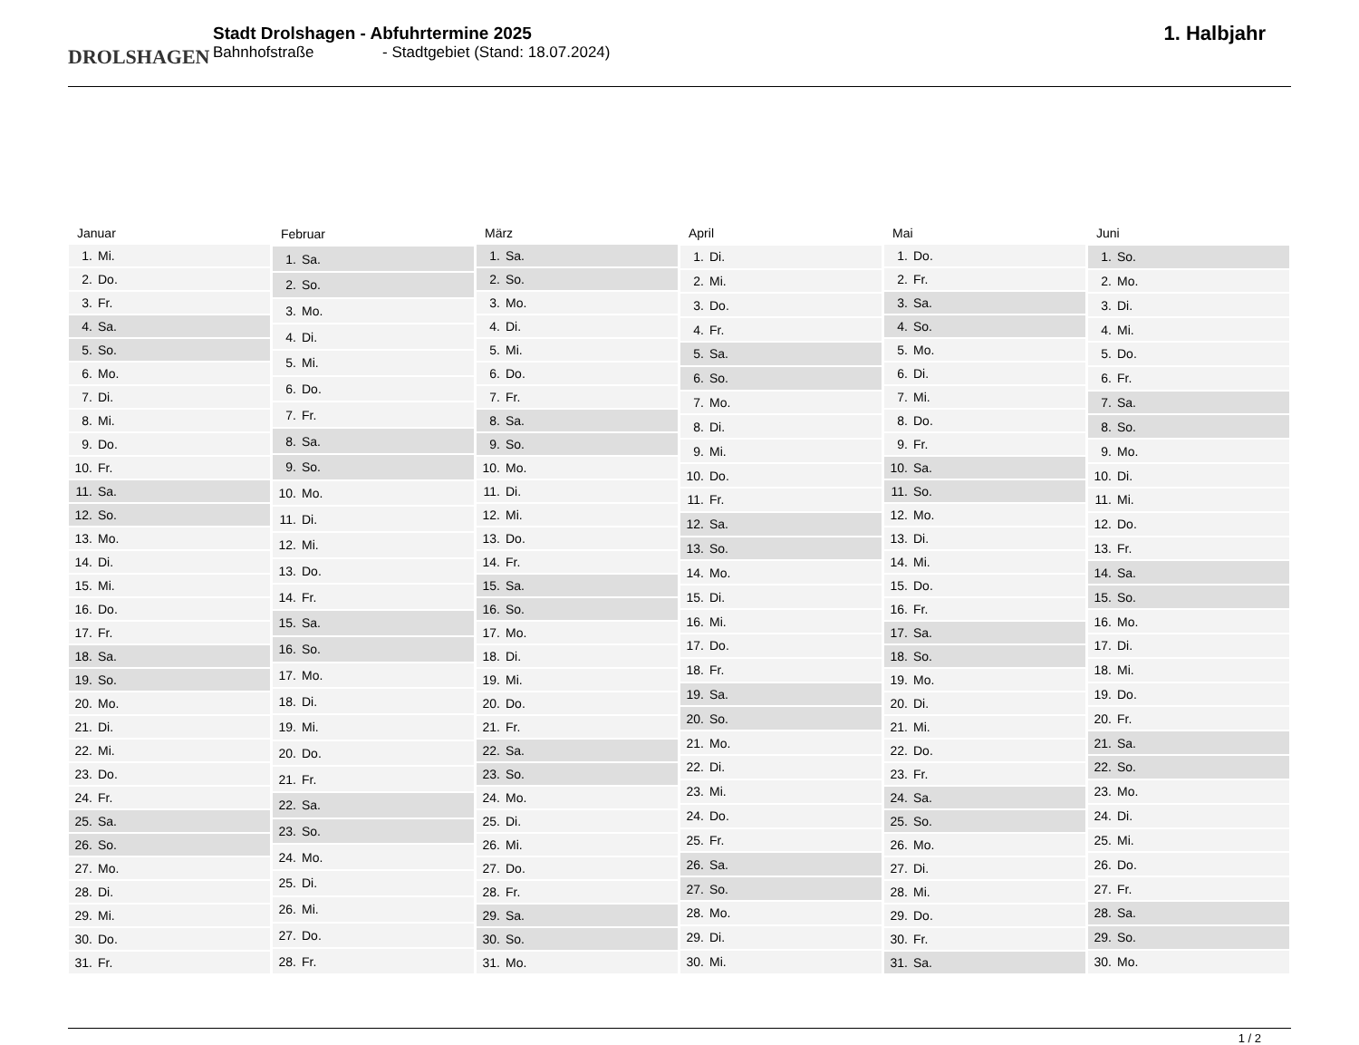DROLSHAGEN
Stadt Drolshagen - Abfuhrtermine 2025
Bahnhofstraße - Stadtgebiet (Stand: 18.07.2024)
1. Halbjahr
| Januar | |
| --- | --- |
| 1. | Mi. |
| 2. | Do. |
| 3. | Fr. |
| 4. | Sa. |
| 5. | So. |
| 6. | Mo. |
| 7. | Di. |
| 8. | Mi. |
| 9. | Do. |
| 10. | Fr. |
| 11. | Sa. |
| 12. | So. |
| 13. | Mo. |
| 14. | Di. |
| 15. | Mi. |
| 16. | Do. |
| 17. | Fr. |
| 18. | Sa. |
| 19. | So. |
| 20. | Mo. |
| 21. | Di. |
| 22. | Mi. |
| 23. | Do. |
| 24. | Fr. |
| 25. | Sa. |
| 26. | So. |
| 27. | Mo. |
| 28. | Di. |
| 29. | Mi. |
| 30. | Do. |
| 31. | Fr. |
| Februar | |
| --- | --- |
| 1. | Sa. |
| 2. | So. |
| 3. | Mo. |
| 4. | Di. |
| 5. | Mi. |
| 6. | Do. |
| 7. | Fr. |
| 8. | Sa. |
| 9. | So. |
| 10. | Mo. |
| 11. | Di. |
| 12. | Mi. |
| 13. | Do. |
| 14. | Fr. |
| 15. | Sa. |
| 16. | So. |
| 17. | Mo. |
| 18. | Di. |
| 19. | Mi. |
| 20. | Do. |
| 21. | Fr. |
| 22. | Sa. |
| 23. | So. |
| 24. | Mo. |
| 25. | Di. |
| 26. | Mi. |
| 27. | Do. |
| 28. | Fr. |
| März | |
| --- | --- |
| 1. | Sa. |
| 2. | So. |
| 3. | Mo. |
| 4. | Di. |
| 5. | Mi. |
| 6. | Do. |
| 7. | Fr. |
| 8. | Sa. |
| 9. | So. |
| 10. | Mo. |
| 11. | Di. |
| 12. | Mi. |
| 13. | Do. |
| 14. | Fr. |
| 15. | Sa. |
| 16. | So. |
| 17. | Mo. |
| 18. | Di. |
| 19. | Mi. |
| 20. | Do. |
| 21. | Fr. |
| 22. | Sa. |
| 23. | So. |
| 24. | Mo. |
| 25. | Di. |
| 26. | Mi. |
| 27. | Do. |
| 28. | Fr. |
| 29. | Sa. |
| 30. | So. |
| 31. | Mo. |
| April | |
| --- | --- |
| 1. | Di. |
| 2. | Mi. |
| 3. | Do. |
| 4. | Fr. |
| 5. | Sa. |
| 6. | So. |
| 7. | Mo. |
| 8. | Di. |
| 9. | Mi. |
| 10. | Do. |
| 11. | Fr. |
| 12. | Sa. |
| 13. | So. |
| 14. | Mo. |
| 15. | Di. |
| 16. | Mi. |
| 17. | Do. |
| 18. | Fr. |
| 19. | Sa. |
| 20. | So. |
| 21. | Mo. |
| 22. | Di. |
| 23. | Mi. |
| 24. | Do. |
| 25. | Fr. |
| 26. | Sa. |
| 27. | So. |
| 28. | Mo. |
| 29. | Di. |
| 30. | Mi. |
| Mai | |
| --- | --- |
| 1. | Do. |
| 2. | Fr. |
| 3. | Sa. |
| 4. | So. |
| 5. | Mo. |
| 6. | Di. |
| 7. | Mi. |
| 8. | Do. |
| 9. | Fr. |
| 10. | Sa. |
| 11. | So. |
| 12. | Mo. |
| 13. | Di. |
| 14. | Mi. |
| 15. | Do. |
| 16. | Fr. |
| 17. | Sa. |
| 18. | So. |
| 19. | Mo. |
| 20. | Di. |
| 21. | Mi. |
| 22. | Do. |
| 23. | Fr. |
| 24. | Sa. |
| 25. | So. |
| 26. | Mo. |
| 27. | Di. |
| 28. | Mi. |
| 29. | Do. |
| 30. | Fr. |
| 31. | Sa. |
| Juni | |
| --- | --- |
| 1. | So. |
| 2. | Mo. |
| 3. | Di. |
| 4. | Mi. |
| 5. | Do. |
| 6. | Fr. |
| 7. | Sa. |
| 8. | So. |
| 9. | Mo. |
| 10. | Di. |
| 11. | Mi. |
| 12. | Do. |
| 13. | Fr. |
| 14. | Sa. |
| 15. | So. |
| 16. | Mo. |
| 17. | Di. |
| 18. | Mi. |
| 19. | Do. |
| 20. | Fr. |
| 21. | Sa. |
| 22. | So. |
| 23. | Mo. |
| 24. | Di. |
| 25. | Mi. |
| 26. | Do. |
| 27. | Fr. |
| 28. | Sa. |
| 29. | So. |
| 30. | Mo. |
1 / 2